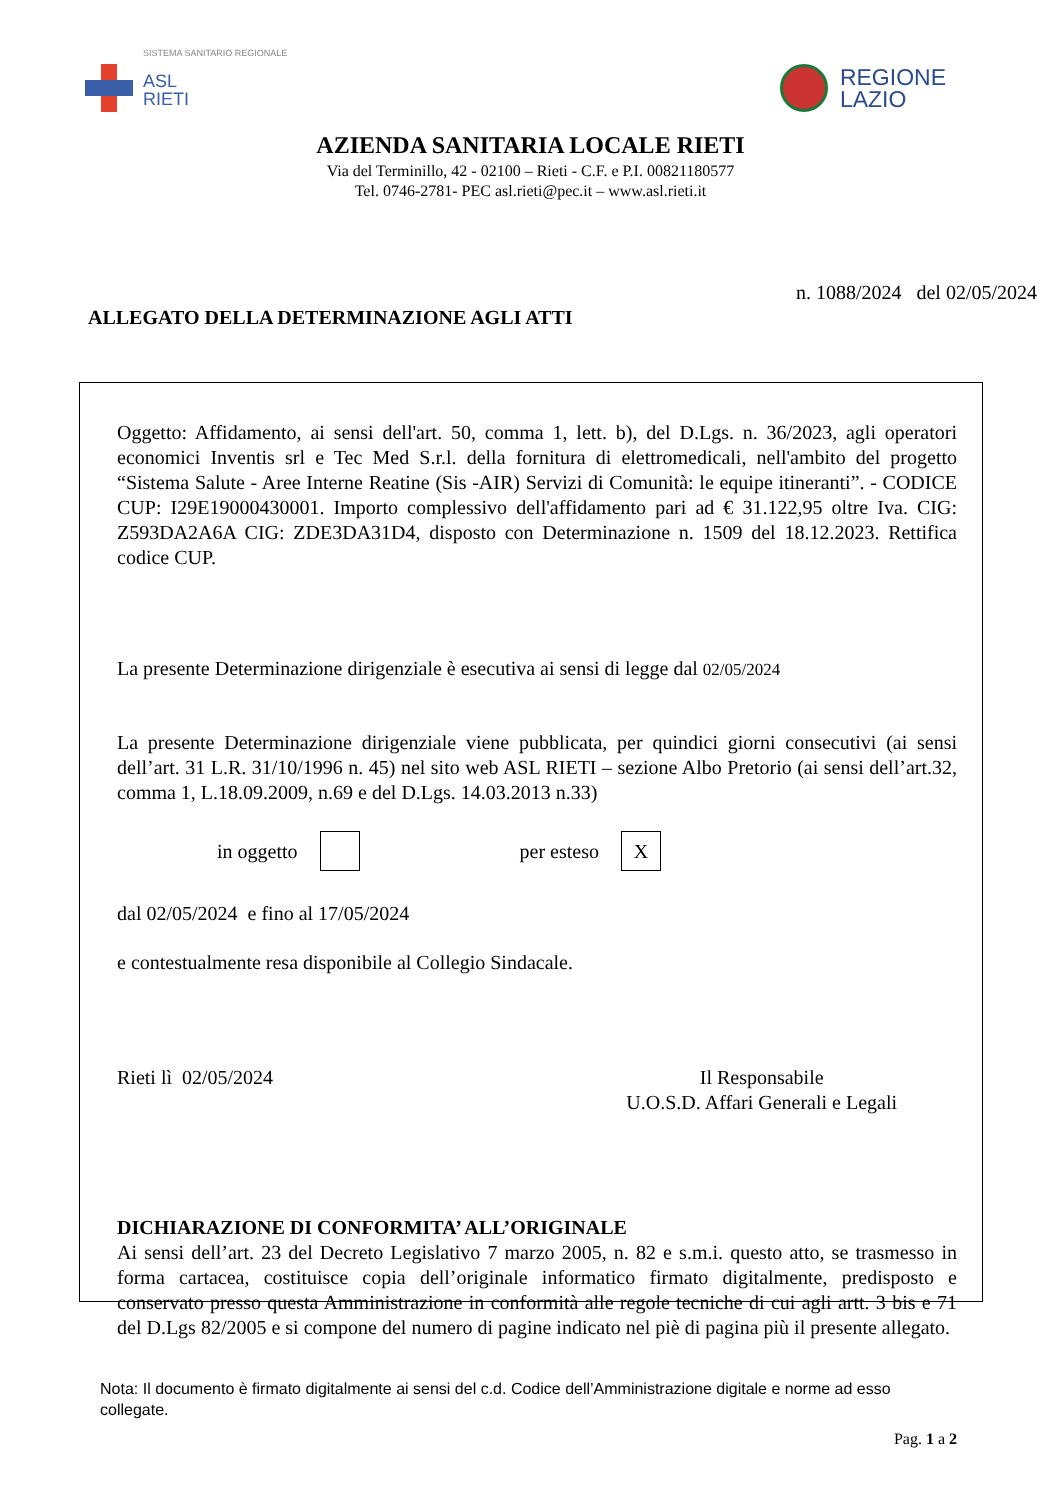SISTEMA SANITARIO REGIONALE
ASL
RIETI
REGIONE
LAZIO
AZIENDA SANITARIA LOCALE RIETI
Via del Terminillo, 42 - 02100 – Rieti - C.F. e P.I. 00821180577
Tel. 0746-2781- PEC asl.rieti@pec.it – www.asl.rieti.it
n. 1088/2024 del 02/05/2024
ALLEGATO DELLA DETERMINAZIONE AGLI ATTI
Oggetto: Affidamento, ai sensi dell'art. 50, comma 1, lett. b), del D.Lgs. n. 36/2023, agli operatori economici Inventis srl e Tec Med S.r.l. della fornitura di elettromedicali, nell'ambito del progetto “Sistema Salute - Aree Interne Reatine (Sis -AIR) Servizi di Comunità: le equipe itineranti”. - CODICE CUP: I29E19000430001. Importo complessivo dell'affidamento pari ad € 31.122,95 oltre Iva. CIG: Z593DA2A6A CIG: ZDE3DA31D4, disposto con Determinazione n. 1509 del 18.12.2023. Rettifica codice CUP.
La presente Determinazione dirigenziale è esecutiva ai sensi di legge dal 02/05/2024
La presente Determinazione dirigenziale viene pubblicata, per quindici giorni consecutivi (ai sensi dell’art. 31 L.R. 31/10/1996 n. 45) nel sito web ASL RIETI – sezione Albo Pretorio (ai sensi dell’art.32, comma 1, L.18.09.2009, n.69 e del D.Lgs. 14.03.2013 n.33)
in oggetto per esteso X
dal 02/05/2024 e fino al 17/05/2024
e contestualmente resa disponibile al Collegio Sindacale.
Rieti lì 02/05/2024 Il Responsabile
U.O.S.D. Affari Generali e Legali
DICHIARAZIONE DI CONFORMITA’ ALL’ORIGINALE
Ai sensi dell’art. 23 del Decreto Legislativo 7 marzo 2005, n. 82 e s.m.i. questo atto, se trasmesso in forma cartacea, costituisce copia dell’originale informatico firmato digitalmente, predisposto e conservato presso questa Amministrazione in conformità alle regole tecniche di cui agli artt. 3 bis e 71 del D.Lgs 82/2005 e si compone del numero di pagine indicato nel piè di pagina più il presente allegato.
Nota: Il documento è firmato digitalmente ai sensi del c.d. Codice dell’Amministrazione digitale e norme ad esso collegate.
Pag. 1 a 2